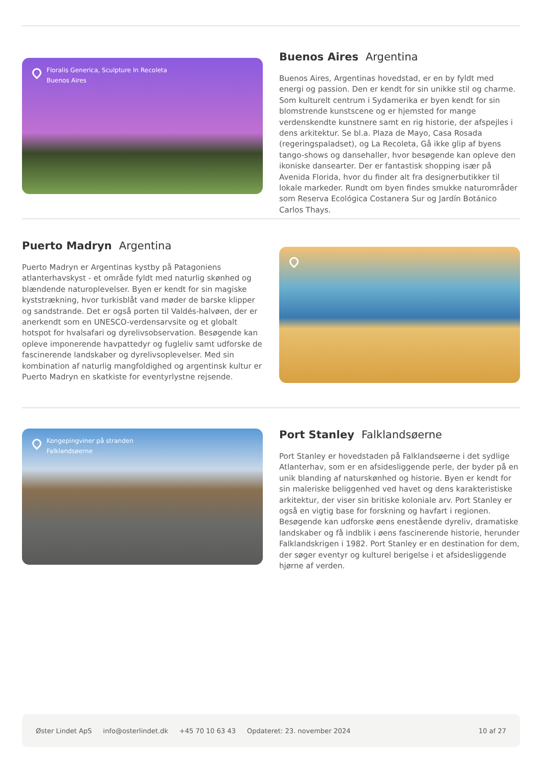Floralis Generica, Sculpture In Recoleta
Buenos Aires
Buenos Aires Argentina
Buenos Aires, Argentinas hovedstad, er en by fyldt med energi og passion. Den er kendt for sin unikke stil og charme. Som kulturelt centrum i Sydamerika er byen kendt for sin blomstrende kunstscene og er hjemsted for mange verdenskendte kunstnere samt en rig historie, der afspejles i dens arkitektur. Se bl.a. Plaza de Mayo, Casa Rosada (regeringspaladset), og La Recoleta, Gå ikke glip af byens tango-shows og dansehaller, hvor besøgende kan opleve den ikoniske dansearter. Der er fantastisk shopping især på Avenida Florida, hvor du finder alt fra designerbutikker til lokale markeder. Rundt om byen findes smukke naturområder som Reserva Ecológica Costanera Sur og Jardín Botánico Carlos Thays.
Puerto Madryn Argentina
Puerto Madryn er Argentinas kystby på Patagoniens atlanterhavskyst - et område fyldt med naturlig skønhed og blændende naturoplevelser. Byen er kendt for sin magiske kyststrækning, hvor turkisblåt vand møder de barske klipper og sandstrande. Det er også porten til Valdés-halvøen, der er anerkendt som en UNESCO-verdensarvsite og et globalt hotspot for hvalsafari og dyrelivsobservation. Besøgende kan opleve imponerende havpattedyr og fugleliv samt udforske de fascinerende landskaber og dyrelivsoplevelser. Med sin kombination af naturlig mangfoldighed og argentinsk kultur er Puerto Madryn en skatkiste for eventyrlystne rejsende.
Kongepingviner på stranden
Falklandsøerne
Port Stanley Falklandsøerne
Port Stanley er hovedstaden på Falklandsøerne i det sydlige Atlanterhav, som er en afsidesliggende perle, der byder på en unik blanding af naturskønhed og historie. Byen er kendt for sin maleriske beliggenhed ved havet og dens karakteristiske arkitektur, der viser sin britiske koloniale arv. Port Stanley er også en vigtig base for forskning og havfart i regionen. Besøgende kan udforske øens enestående dyreliv, dramatiske landskaber og få indblik i øens fascinerende historie, herunder Falklandskrigen i 1982. Port Stanley er en destination for dem, der søger eventyr og kulturel berigelse i et afsidesliggende hjørne af verden.
Øster Lindet ApS info@osterlindet.dk +45 70 10 63 43 Opdateret: 23. november 2024 10 af 27